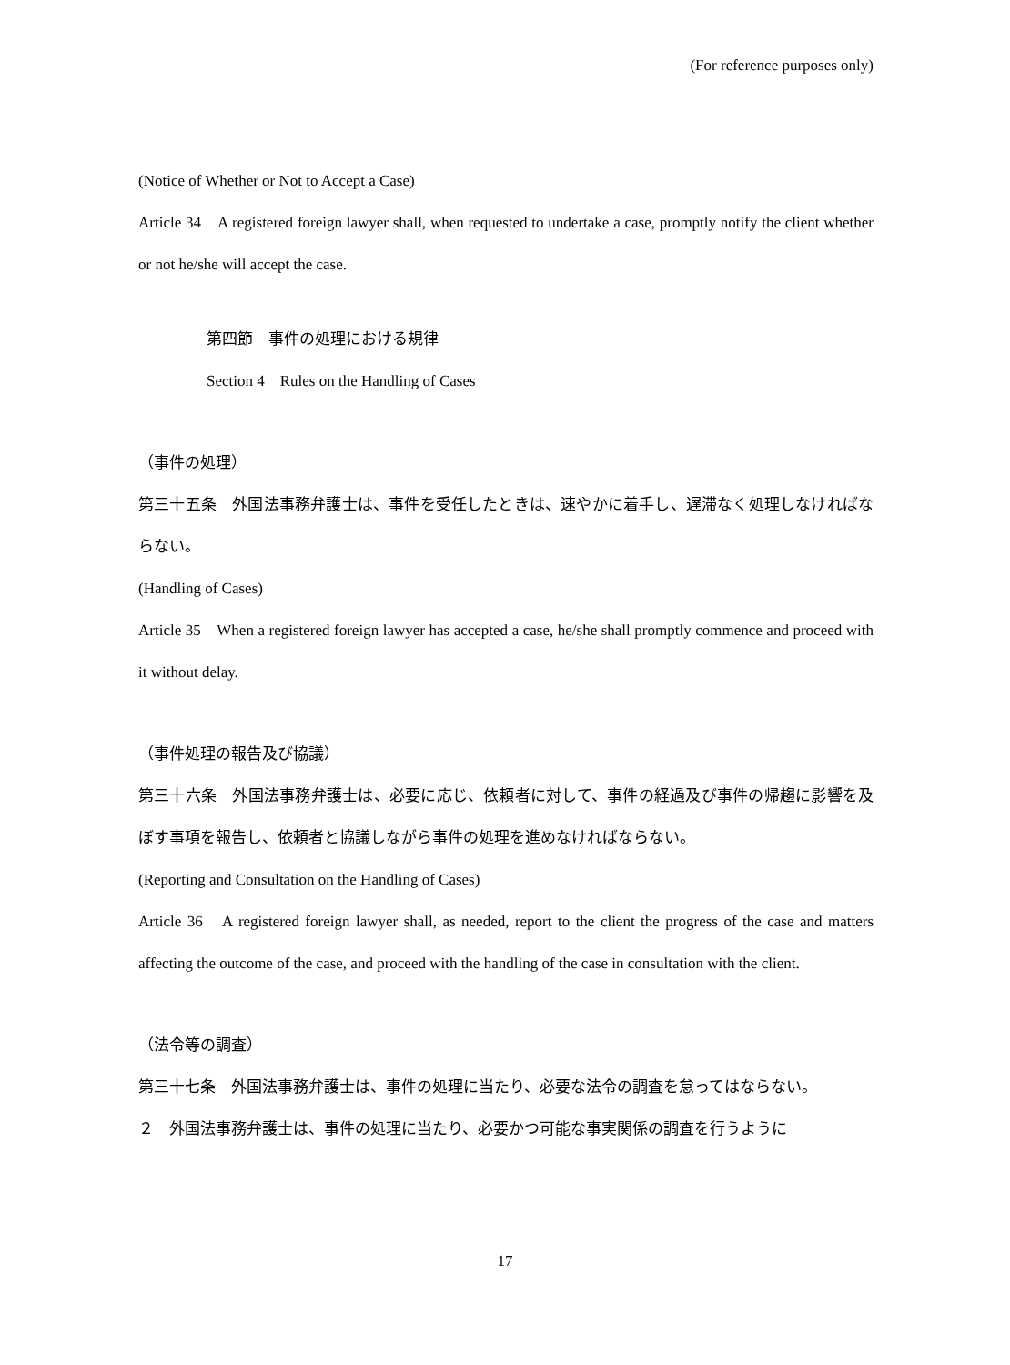(For reference purposes only)
(Notice of Whether or Not to Accept a Case)
Article 34　A registered foreign lawyer shall, when requested to undertake a case, promptly notify the client whether or not he/she will accept the case.
第四節　事件の処理における規律
Section 4　Rules on the Handling of Cases
（事件の処理）
第三十五条　外国法事務弁護士は、事件を受任したときは、速やかに着手し、遅滞なく処理しなければならない。
(Handling of Cases)
Article 35　When a registered foreign lawyer has accepted a case, he/she shall promptly commence and proceed with it without delay.
（事件処理の報告及び協議）
第三十六条　外国法事務弁護士は、必要に応じ、依頼者に対して、事件の経過及び事件の帰趨に影響を及ぼす事項を報告し、依頼者と協議しながら事件の処理を進めなければならない。
(Reporting and Consultation on the Handling of Cases)
Article 36　A registered foreign lawyer shall, as needed, report to the client the progress of the case and matters affecting the outcome of the case, and proceed with the handling of the case in consultation with the client.
（法令等の調査）
第三十七条　外国法事務弁護士は、事件の処理に当たり、必要な法令の調査を怠ってはならない。
２　外国法事務弁護士は、事件の処理に当たり、必要かつ可能な事実関係の調査を行うように
17